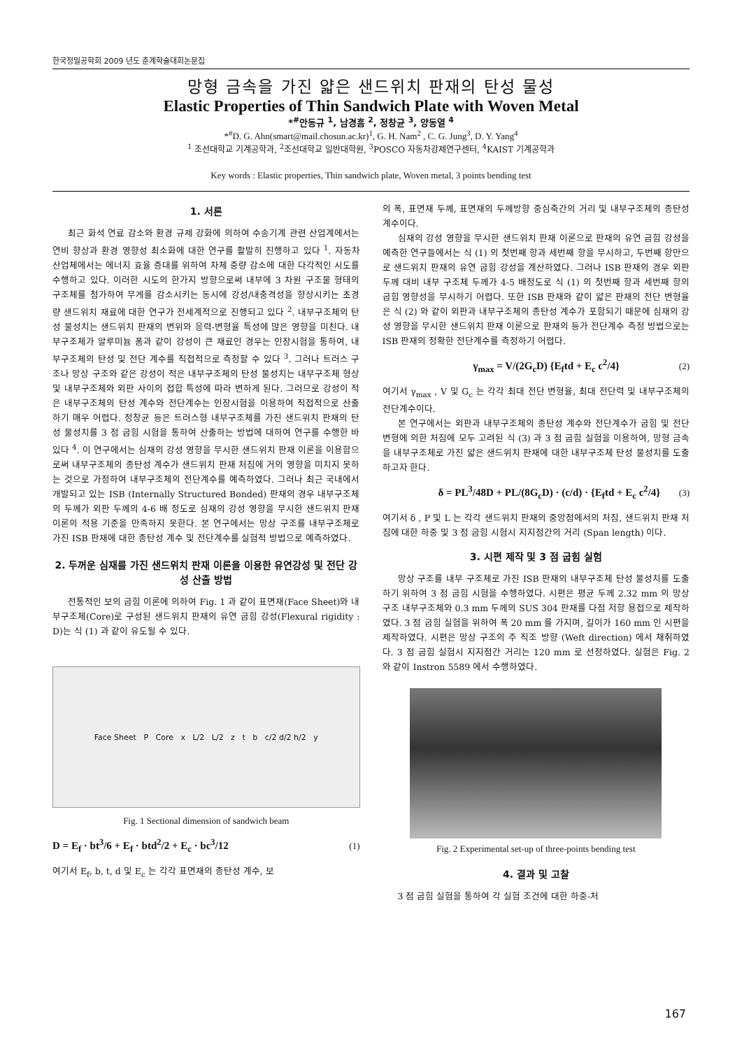한국정밀공학회 2009 년도 춘계학술대회논문집
망형 금속을 가진 얇은 샌드위치 판재의 탄성 물성
Elastic Properties of Thin Sandwich Plate with Woven Metal
*<sup>#</sup>안동규 <sup>1</sup>, 남경흠 <sup>2</sup>, 정창균 <sup>3</sup>, 양동열 <sup>4</sup>
*<sup>#</sup>D. G. Ahn(smart@mail.chosun.ac.kr)<sup>1</sup>, G. H. Nam<sup>2</sup> , C. G. Jung<sup>3</sup>, D. Y. Yang<sup>4</sup>
<sup>1</sup> 조선대학교 기계공학과, <sup>2</sup>조선대학교 일반대학원, <sup>3</sup>POSCO 자동차강제연구센터, <sup>4</sup>KAIST 기계공학과
Key words : Elastic properties, Thin sandwich plate, Woven metal, 3 points bending test
1. 서론
최근 화석 연료 감소와 환경 규제 강화에 의하여 수송기계 관련 산업계에서는 연비 향상과 환경 영향성 최소화에 대한 연구를 활발히 진행하고 있다 <sup>1</sup>. 자동차 산업체에서는 에너지 효율 증대를 위하여 차체 중량 감소에 대한 다각적인 시도를 수행하고 있다. 이러한 시도의 한가지 방향으로써 내부에 3 차원 구조물 형태의 구조체를 첨가하여 무게를 감소시키는 동시에 강성/내충격성을 향상시키는 초경량 샌드위치 재료에 대한 연구가 전세계적으로 진행되고 있다 <sup>2</sup>. 내부구조체의 탄성 물성치는 샌드위치 판재의 변위와 응력-변형율 특성에 많은 영향을 미친다. 내부구조체가 알루미늄 폼과 같이 강성이 큰 재료인 경우는 인장시험을 통하여, 내부구조체의 탄성 및 전단 계수를 직접적으로 측정할 수 있다 <sup>3</sup>. 그러나 트러스 구조나 망상 구조와 같은 강성이 적은 내부구조체의 탄성 물성치는 내부구조체 형상 및 내부구조체와 외판 사이의 접합 특성에 따라 변하게 된다. 그러므로 강성이 적은 내부구조체의 탄성 계수와 전단계수는 인장시험을 이용하여 직접적으로 산출하기 매우 어렵다. 정창균 등은 트러스형 내부구조체를 가진 샌드위치 판재의 탄성 물성치를 3 점 굽힘 시험을 통하여 산출하는 방법에 대하여 연구를 수행한 바 있다 <sup>4</sup>. 이 연구에서는 심재의 강성 영향을 무시한 샌드위치 판재 이론을 이용함으로써 내부구조체의 종탄성 계수가 샌드위치 판재 처짐에 거의 영향을 미치지 못하는 것으로 가정하여 내부구조체의 전단계수를 예측하였다. 그러나 최근 국내에서 개발되고 있는 ISB (Internally Structured Bonded) 판재의 경우 내부구조체의 두께가 외판 두께의 4-6 배 정도로 심재의 강성 영향을 무시한 샌드위치 판재 이론의 적용 기준을 만족하지 못한다. 본 연구에서는 망상 구조를 내부구조체로 가진 ISB 판재에 대한 종탄성 계수 및 전단계수를 실험적 방법으로 예측하였다.
2. 두꺼운 심재를 가진 샌드위치 판재 이론을 이용한 유연강성 및 전단 강성 산출 방법
전통적인 보의 굽힘 이론에 의하여 Fig. 1 과 같이 표면재(Face Sheet)와 내부구조체(Core)로 구성된 샌드위치 판재의 유연 굽힘 강성(Flexural rigidity : D)는 식 (1) 과 같이 유도될 수 있다.
Face Sheet P Core x L/2 L/2 z t b c/2 d/2 h/2 y
Fig. 1 Sectional dimension of sandwich beam
D = E<sub>f</sub> · bt<sup>3</sup>/6 + E<sub>f</sub> · btd<sup>2</sup>/2 + E<sub>c</sub> · bc<sup>3</sup>/12 (1)
여기서 E<sub>f</sub>, b, t, d 및 E<sub>c</sub> 는 각각 표면재의 종탄성 계수, 보
의 폭, 표면재 두께, 표면재의 두께방향 중심축간의 거리 및 내부구조체의 종탄성 계수이다.
심재의 강성 영향을 무시한 샌드위치 판재 이론으로 판재의 유연 굽힘 강성을 예측한 연구들에서는 식 (1) 의 첫번째 항과 세번째 항을 무시하고, 두번째 항만으로 샌드위치 판재의 유연 굽힘 강성을 계산하였다. 그러나 ISB 판재의 경우 외판 두께 대비 내부 구조체 두께가 4-5 배정도로 식 (1) 의 첫번째 항과 세번째 항의 굽힘 영향성을 무시하기 어렵다. 또한 ISB 판재와 같이 얇은 판재의 전단 변형율은 식 (2) 와 같이 외판과 내부구조체의 종탄성 계수가 포함되기 때문에 심재의 강성 영향을 무시한 샌드위치 판재 이론으로 판재의 등가 전단계수 측정 방법으로는 ISB 판재의 정확한 전단계수를 측정하기 어렵다.
γ<sub>max</sub> = V/(2G<sub>c</sub>D) {E<sub>f</sub>td + E<sub>c</sub> c<sup>2</sup>/4} (2)
여기서 γ<sub>max</sub> , V 및 G<sub>c</sub> 는 각각 최대 전단 변형율, 최대 전단력 및 내부구조체의 전단계수이다.
본 연구에서는 외판과 내부구조체의 종탄성 계수와 전단계수가 굽힘 및 전단 변형에 의한 처짐에 모두 고려된 식 (3) 과 3 점 굽힘 실험을 이용하여, 망형 금속을 내부구조체로 가진 얇은 샌드위치 판재에 대한 내부구조체 탄성 물성치를 도출하고자 한다.
δ = PL<sup>3</sup>/48D + PL/(8G<sub>c</sub>D) · (c/d) · {E<sub>f</sub>td + E<sub>c</sub> c<sup>2</sup>/4} (3)
여기서 δ , P 및 L 는 각각 샌드위치 판재의 중앙점에서의 처짐, 샌드위치 판재 처짐에 대한 하중 및 3 점 굽힘 시험시 지지점간의 거리 (Span length) 이다.
3. 시편 제작 및 3 점 굽힘 실험
망상 구조를 내부 구조체로 가진 ISB 판재의 내부구조체 탄성 물성치를 도출하기 위하여 3 점 굽힘 시험을 수행하였다. 시편은 평균 두께 2.32 mm 의 망상 구조 내부구조체와 0.3 mm 두께의 SUS 304 판재를 다점 저항 용접으로 제작하였다. 3 점 굽힘 실험을 위하여 폭 20 mm 를 가지며, 길이가 160 mm 인 시편을 제작하였다. 시편은 망상 구조의 주 직조 방향 (Weft direction) 에서 채취하였다. 3 점 굽힘 실험시 지지점간 거리는 120 mm 로 선정하였다. 실험은 Fig. 2 와 같이 Instron 5589 에서 수행하였다.
Fig. 2 Experimental set-up of three-points bending test
4. 결과 및 고찰
3 점 굽힘 실험을 통하여 각 실험 조건에 대한 하중-처
167